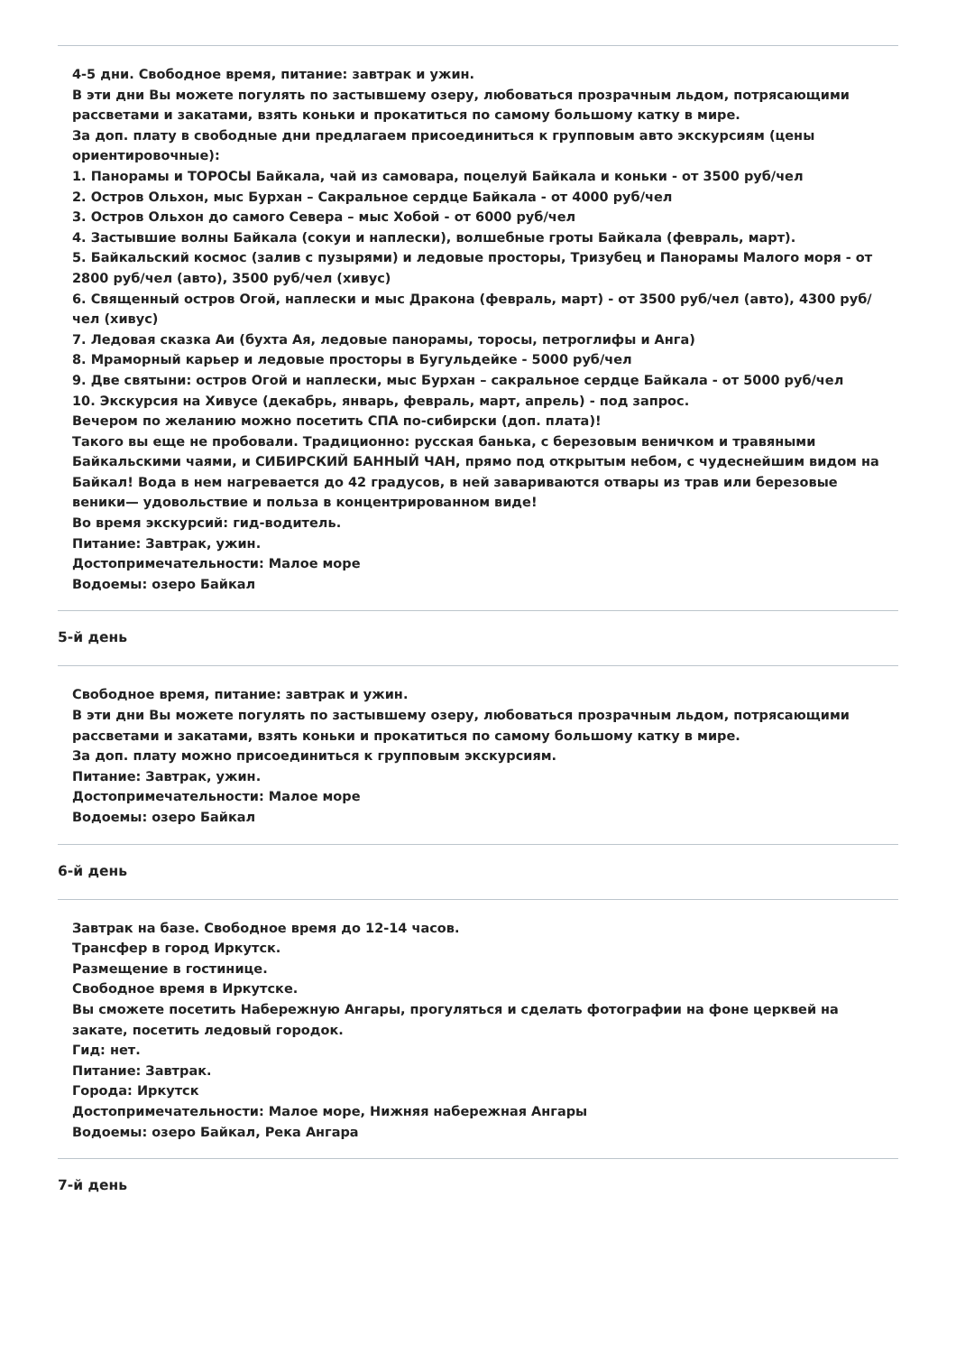4-5 дни. Свободное время, питание: завтрак и ужин.
В эти дни Вы можете погулять по застывшему озеру, любоваться прозрачным льдом, потрясающими рассветами и закатами, взять коньки и прокатиться по самому большому катку в мире.
За доп. плату в свободные дни предлагаем присоединиться к групповым авто экскурсиям (цены ориентировочные):
1. Панорамы и ТОРОСЫ Байкала, чай из самовара, поцелуй Байкала и коньки - от 3500 руб/чел
2. Остров Ольхон, мыс Бурхан – Сакральное сердце Байкала - от 4000 руб/чел
3. Остров Ольхон до самого Севера – мыс Хобой - от 6000 руб/чел
4. Застывшие волны Байкала (сокуи и наплески), волшебные гроты Байкала (февраль, март).
5. Байкальский космос (залив с пузырями) и ледовые просторы, Тризубец и Панорамы Малого моря - от 2800 руб/чел (авто), 3500 руб/чел (хивус)
6. Священный остров Огой, наплески и мыс Дракона (февраль, март) - от 3500 руб/чел (авто), 4300 руб/чел (хивус)
7. Ледовая сказка Аи (бухта Ая, ледовые панорамы, торосы, петроглифы и Анга)
8. Мраморный карьер и ледовые просторы в Бугульдейке - 5000 руб/чел
9. Две святыни: остров Огой и наплески, мыс Бурхан – сакральное сердце Байкала - от 5000 руб/чел
10. Экскурсия на Хивусе (декабрь, январь, февраль, март, апрель) - под запрос.
Вечером по желанию можно посетить СПА по-сибирски (доп. плата)!
Такого вы еще не пробовали. Традиционно: русская банька, с березовым веничком и травяными Байкальскими чаями, и СИБИРСКИЙ БАННЫЙ ЧАН, прямо под открытым небом, с чудеснейшим видом на Байкал! Вода в нем нагревается до 42 градусов, в ней завариваются отвары из трав или березовые веники— удовольствие и польза в концентрированном виде!
Во время экскурсий: гид-водитель.
Питание: Завтрак, ужин.
Достопримечательности: Малое море
Водоемы: озеро Байкал
5-й день
Свободное время, питание: завтрак и ужин.
В эти дни Вы можете погулять по застывшему озеру, любоваться прозрачным льдом, потрясающими рассветами и закатами, взять коньки и прокатиться по самому большому катку в мире.
За доп. плату можно присоединиться к групповым экскурсиям.
Питание: Завтрак, ужин.
Достопримечательности: Малое море
Водоемы: озеро Байкал
6-й день
Завтрак на базе. Свободное время до 12-14 часов.
Трансфер в город Иркутск.
Размещение в гостинице.
Свободное время в Иркутске.
Вы сможете посетить Набережную Ангары, прогуляться и сделать фотографии на фоне церквей на закате, посетить ледовый городок.
Гид: нет.
Питание: Завтрак.
Города: Иркутск
Достопримечательности: Малое море, Нижняя набережная Ангары
Водоемы: озеро Байкал, Река Ангара
7-й день